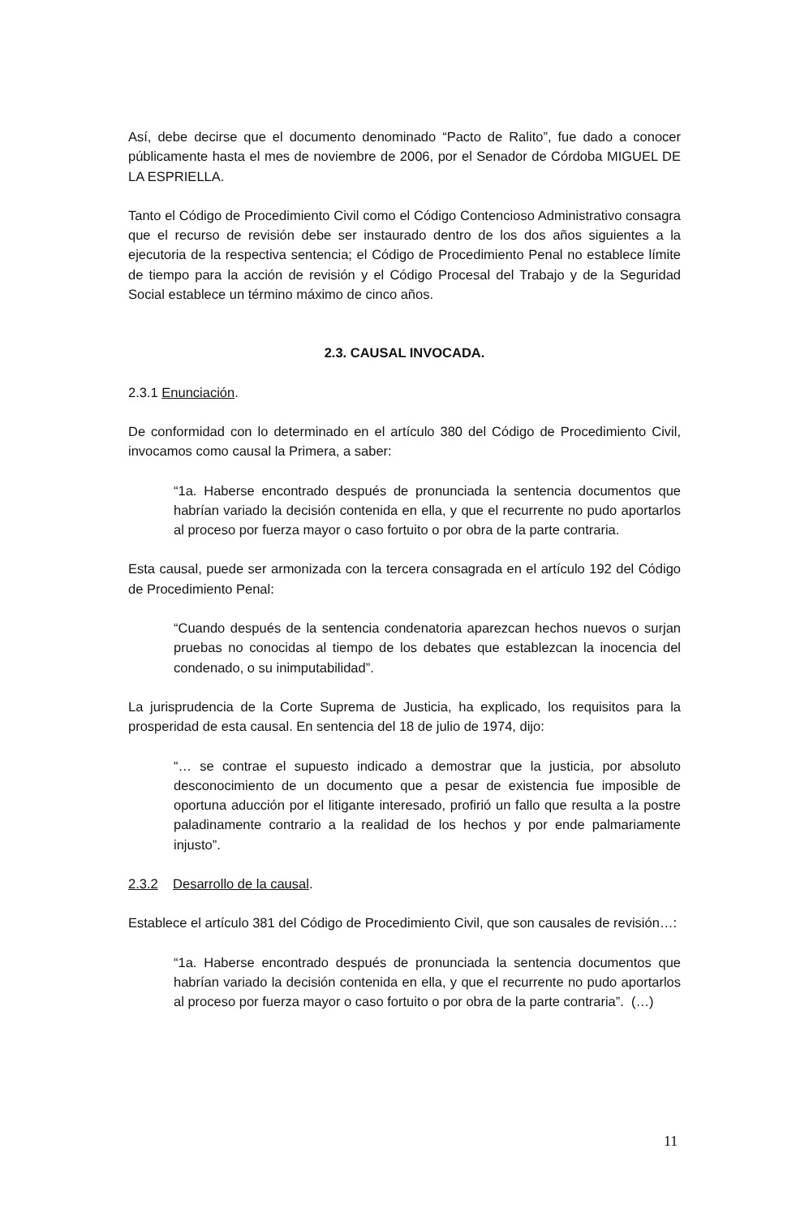Así, debe decirse que el documento denominado “Pacto de Ralito”, fue dado a conocer públicamente hasta el mes de noviembre de 2006, por el Senador de Córdoba MIGUEL DE LA ESPRIELLA.
Tanto el Código de Procedimiento Civil como el Código Contencioso Administrativo consagra que el recurso de revisión debe ser instaurado dentro de los dos años siguientes a la ejecutoria de la respectiva sentencia; el Código de Procedimiento Penal no establece límite de tiempo para la acción de revisión y el Código Procesal del Trabajo y de la Seguridad Social establece un término máximo de cinco años.
2.3. CAUSAL INVOCADA.
2.3.1 Enunciación.
De conformidad con lo determinado en el artículo 380 del Código de Procedimiento Civil, invocamos como causal la Primera, a saber:
“1a. Haberse encontrado después de pronunciada la sentencia documentos que habrían variado la decisión contenida en ella, y que el recurrente no pudo aportarlos al proceso por fuerza mayor o caso fortuito o por obra de la parte contraria.
Esta causal, puede ser armonizada con la tercera consagrada en el artículo 192 del Código de Procedimiento Penal:
“Cuando después de la sentencia condenatoria aparezcan hechos nuevos o surjan pruebas no conocidas al tiempo de los debates que establezcan la inocencia del condenado, o su inimputabilidad”.
La jurisprudencia de la Corte Suprema de Justicia, ha explicado, los requisitos para la prosperidad de esta causal. En sentencia del 18 de julio de 1974, dijo:
“… se contrae el supuesto indicado a demostrar que la justicia, por absoluto desconocimiento de un documento que a pesar de existencia fue imposible de oportuna aducción por el litigante interesado, profirió un fallo que resulta a la postre paladinamente contrario a la realidad de los hechos y por ende palmariamente injusto”.
2.3.2 Desarrollo de la causal.
Establece el artículo 381 del Código de Procedimiento Civil, que son causales de revisión…:
“1a. Haberse encontrado después de pronunciada la sentencia documentos que habrían variado la decisión contenida en ella, y que el recurrente no pudo aportarlos al proceso por fuerza mayor o caso fortuito o por obra de la parte contraria”. (…)
11